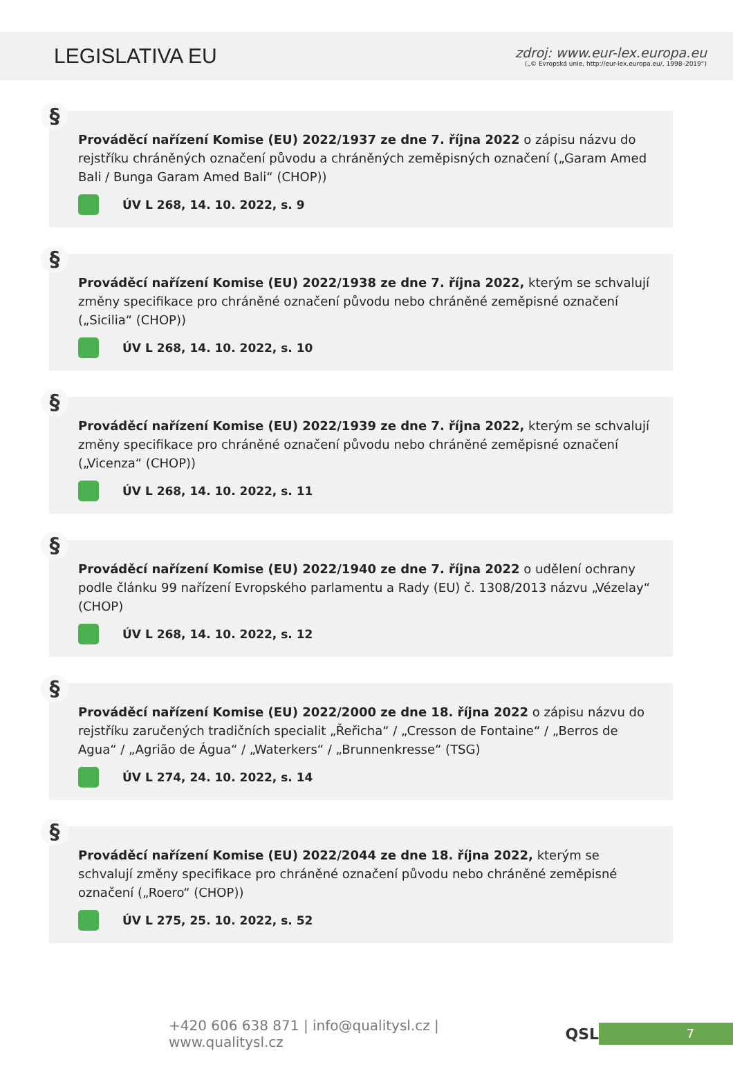LEGISLATIVA EU
zdroj: www.eur-lex.europa.eu
(„© Evropská unie, http://eur-lex.europa.eu/, 1998–2019“)
§
Prováděcí nařízení Komise (EU) 2022/1937 ze dne 7. října 2022 o zápisu názvu do rejstříku chráněných označení původu a chráněných zeměpisných označení („Garam Amed Bali / Bunga Garam Amed Bali“ (CHOP))
ÚV L 268, 14. 10. 2022, s. 9
§
Prováděcí nařízení Komise (EU) 2022/1938 ze dne 7. října 2022, kterým se schvalují změny specifikace pro chráněné označení původu nebo chráněné zeměpisné označení („Sicilia“ (CHOP))
ÚV L 268, 14. 10. 2022, s. 10
§
Prováděcí nařízení Komise (EU) 2022/1939 ze dne 7. října 2022, kterým se schvalují změny specifikace pro chráněné označení původu nebo chráněné zeměpisné označení („Vicenza“ (CHOP))
ÚV L 268, 14. 10. 2022, s. 11
§
Prováděcí nařízení Komise (EU) 2022/1940 ze dne 7. října 2022 o udělení ochrany podle článku 99 nařízení Evropského parlamentu a Rady (EU) č. 1308/2013 názvu „Vézelay“ (CHOP)
ÚV L 268, 14. 10. 2022, s. 12
§
Prováděcí nařízení Komise (EU) 2022/2000 ze dne 18. října 2022 o zápisu názvu do rejstříku zaručených tradičních specialit „Řeřicha“ / „Cresson de Fontaine“ / „Berros de Agua“ / „Agrião de Água“ / „Waterkers“ / „Brunnenkresse“ (TSG)
ÚV L 274, 24. 10. 2022, s. 14
§
Prováděcí nařízení Komise (EU) 2022/2044 ze dne 18. října 2022, kterým se schvalují změny specifikace pro chráněné označení původu nebo chráněné zeměpisné označení („Roero“ (CHOP))
ÚV L 275, 25. 10. 2022, s. 52
+420 606 638 871 | info@qualitysl.cz | www.qualitysl.cz
QSL
7